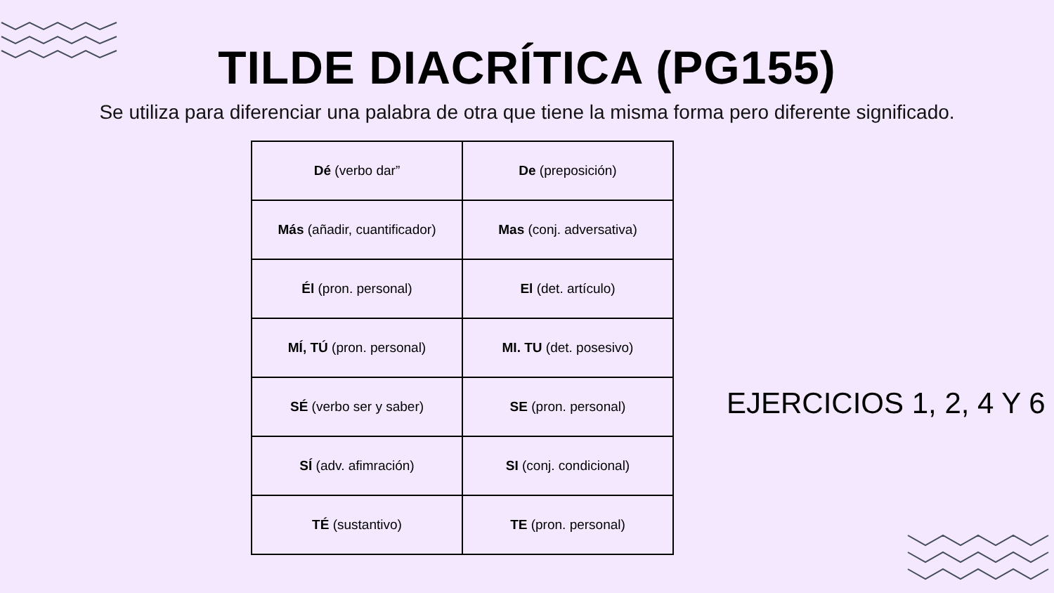TILDE DIACRÍTICA (PG155)
Se utiliza para diferenciar una palabra de otra que tiene la misma forma pero diferente significado.
| Dé (verbo dar” | De (preposición) |
| Más (añadir, cuantificador) | Mas (conj. adversativa) |
| Él (pron. personal) | El (det. artículo) |
| MÍ, TÚ (pron. personal) | MI. TU (det. posesivo) |
| SÉ (verbo ser y saber) | SE (pron. personal) |
| SÍ (adv. afimración) | SI (conj. condicional) |
| TÉ (sustantivo) | TE (pron. personal) |
EJERCICIOS 1, 2, 4 Y 6